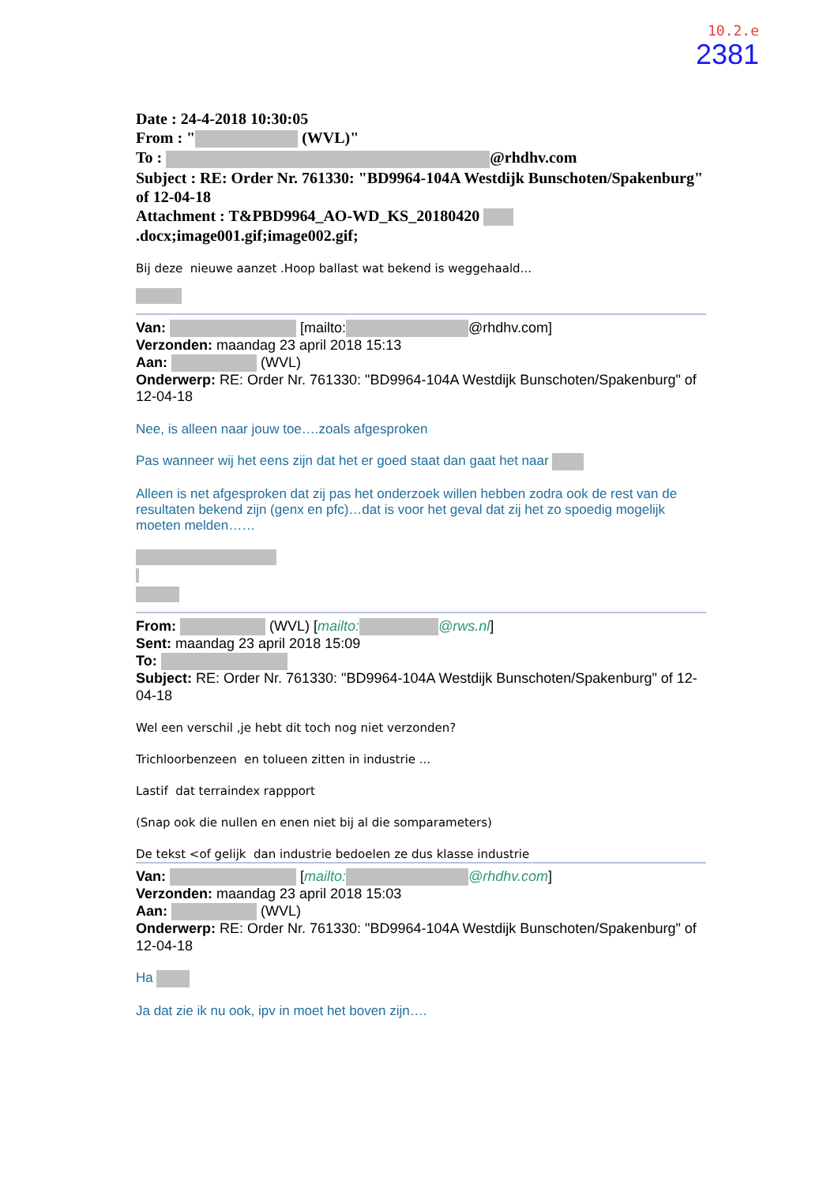10.2.e
2381
Date : 24-4-2018 10:30:05
From : " (WVL)"
To : @rhdhv.com
Subject : RE: Order Nr. 761330: "BD9964-104A Westdijk Bunschoten/Spakenburg" of 12-04-18
Attachment : T&PBD9964_AO-WD_KS_20180420 .docx;image001.gif;image002.gif;
Bij deze nieuwe aanzet .Hoop ballast wat bekend is weggehaald...
Van: [mailto: @rhdhv.com]
Verzonden: maandag 23 april 2018 15:13
Aan: (WVL)
Onderwerp: RE: Order Nr. 761330: "BD9964-104A Westdijk Bunschoten/Spakenburg" of 12-04-18
Nee, is alleen naar jouw toe….zoals afgesproken
Pas wanneer wij het eens zijn dat het er goed staat dan gaat het naar
Alleen is net afgesproken dat zij pas het onderzoek willen hebben zodra ook de rest van de resultaten bekend zijn (genx en pfc)…dat is voor het geval dat zij het zo spoedig mogelijk moeten melden……
From: (WVL) [mailto: @rws.nl]
Sent: maandag 23 april 2018 15:09
To:
Subject: RE: Order Nr. 761330: "BD9964-104A Westdijk Bunschoten/Spakenburg" of 12-04-18
Wel een verschil ,je hebt dit toch nog niet verzonden?
Trichloorbenzeen en tolueen zitten in industrie ...
Lastif dat terraindex rappport
(Snap ook die nullen en enen niet bij al die somparameters)
De tekst <of gelijk dan industrie bedoelen ze dus klasse industrie
Van: [mailto: @rhdhv.com]
Verzonden: maandag 23 april 2018 15:03
Aan: (WVL)
Onderwerp: RE: Order Nr. 761330: "BD9964-104A Westdijk Bunschoten/Spakenburg" of 12-04-18
Ha
Ja dat zie ik nu ook, ipv in moet het boven zijn….